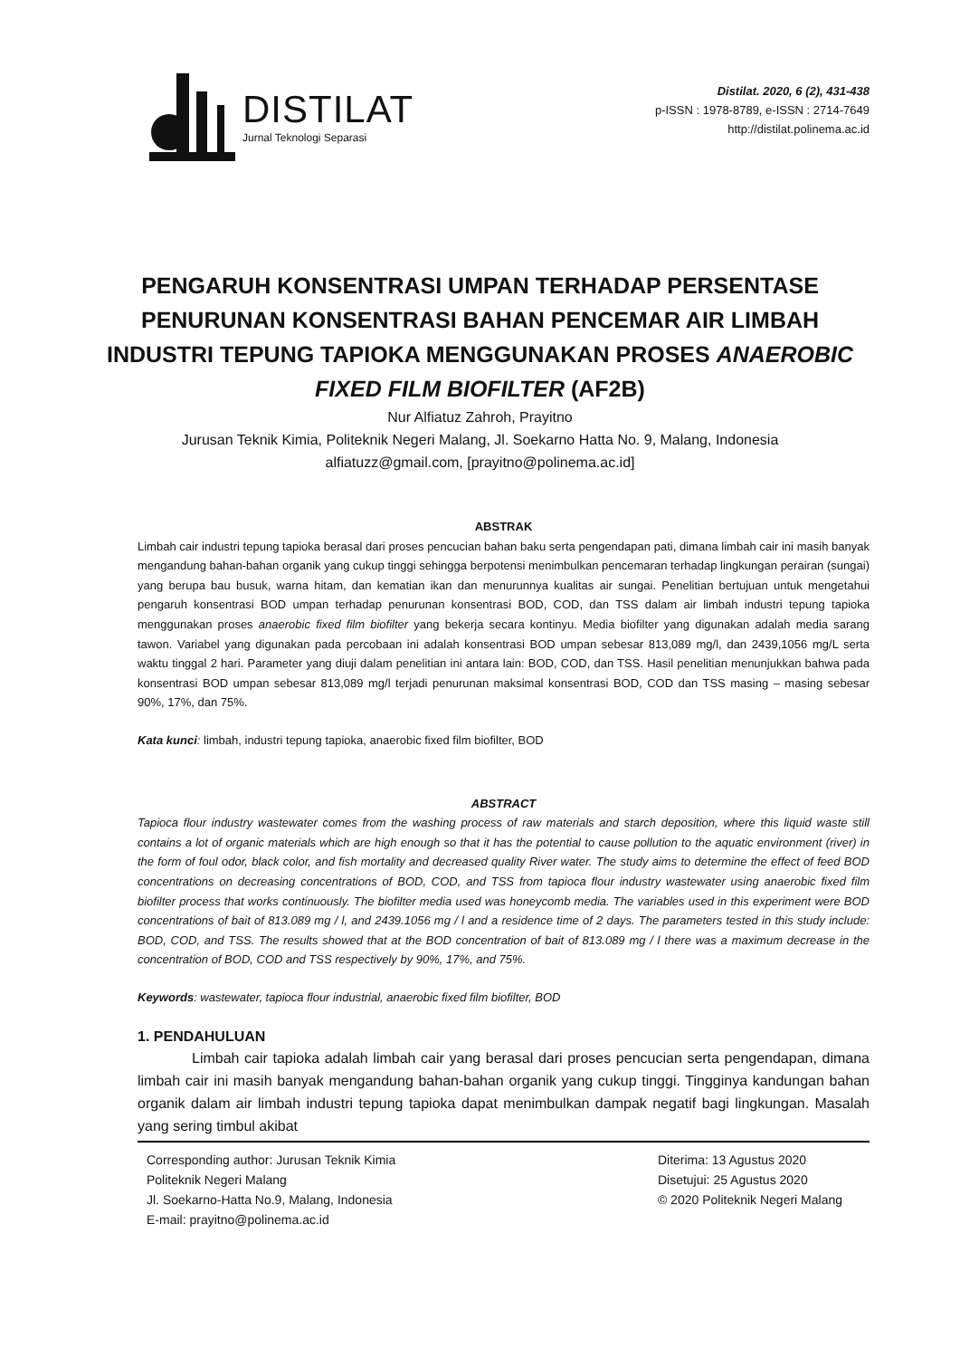DISTILAT
Jurnal Teknologi Separasi
Distilat. 2020, 6 (2), 431-438
p-ISSN : 1978-8789, e-ISSN : 2714-7649
http://distilat.polinema.ac.id
PENGARUH KONSENTRASI UMPAN TERHADAP PERSENTASE PENURUNAN KONSENTRASI BAHAN PENCEMAR AIR LIMBAH INDUSTRI TEPUNG TAPIOKA MENGGUNAKAN PROSES ANAEROBIC FIXED FILM BIOFILTER (AF2B)
Nur Alfiatuz Zahroh, Prayitno
Jurusan Teknik Kimia, Politeknik Negeri Malang, Jl. Soekarno Hatta No. 9, Malang, Indonesia
alfiatuzz@gmail.com, [prayitno@polinema.ac.id]
ABSTRAK
Limbah cair industri tepung tapioka berasal dari proses pencucian bahan baku serta pengendapan pati, dimana limbah cair ini masih banyak mengandung bahan-bahan organik yang cukup tinggi sehingga berpotensi menimbulkan pencemaran terhadap lingkungan perairan (sungai) yang berupa bau busuk, warna hitam, dan kematian ikan dan menurunnya kualitas air sungai. Penelitian bertujuan untuk mengetahui pengaruh konsentrasi BOD umpan terhadap penurunan konsentrasi BOD, COD, dan TSS dalam air limbah industri tepung tapioka menggunakan proses anaerobic fixed film biofilter yang bekerja secara kontinyu. Media biofilter yang digunakan adalah media sarang tawon. Variabel yang digunakan pada percobaan ini adalah konsentrasi BOD umpan sebesar 813,089 mg/l, dan 2439,1056 mg/L serta waktu tinggal 2 hari. Parameter yang diuji dalam penelitian ini antara lain: BOD, COD, dan TSS. Hasil penelitian menunjukkan bahwa pada konsentrasi BOD umpan sebesar 813,089 mg/l terjadi penurunan maksimal konsentrasi BOD, COD dan TSS masing – masing sebesar 90%, 17%, dan 75%.
Kata kunci: limbah, industri tepung tapioka, anaerobic fixed film biofilter, BOD
ABSTRACT
Tapioca flour industry wastewater comes from the washing process of raw materials and starch deposition, where this liquid waste still contains a lot of organic materials which are high enough so that it has the potential to cause pollution to the aquatic environment (river) in the form of foul odor, black color, and fish mortality and decreased quality River water. The study aims to determine the effect of feed BOD concentrations on decreasing concentrations of BOD, COD, and TSS from tapioca flour industry wastewater using anaerobic fixed film biofilter process that works continuously. The biofilter media used was honeycomb media. The variables used in this experiment were BOD concentrations of bait of 813.089 mg / l, and 2439.1056 mg / l and a residence time of 2 days. The parameters tested in this study include: BOD, COD, and TSS. The results showed that at the BOD concentration of bait of 813.089 mg / l there was a maximum decrease in the concentration of BOD, COD and TSS respectively by 90%, 17%, and 75%.
Keywords: wastewater, tapioca flour industrial, anaerobic fixed film biofilter, BOD
1. PENDAHULUAN
Limbah cair tapioka adalah limbah cair yang berasal dari proses pencucian serta pengendapan, dimana limbah cair ini masih banyak mengandung bahan-bahan organik yang cukup tinggi. Tingginya kandungan bahan organik dalam air limbah industri tepung tapioka dapat menimbulkan dampak negatif bagi lingkungan. Masalah yang sering timbul akibat
Corresponding author: Jurusan Teknik Kimia
Politeknik Negeri Malang
Jl. Soekarno-Hatta No.9, Malang, Indonesia
E-mail: prayitno@polinema.ac.id
Diterima: 13 Agustus 2020
Disetujui: 25 Agustus 2020
© 2020 Politeknik Negeri Malang